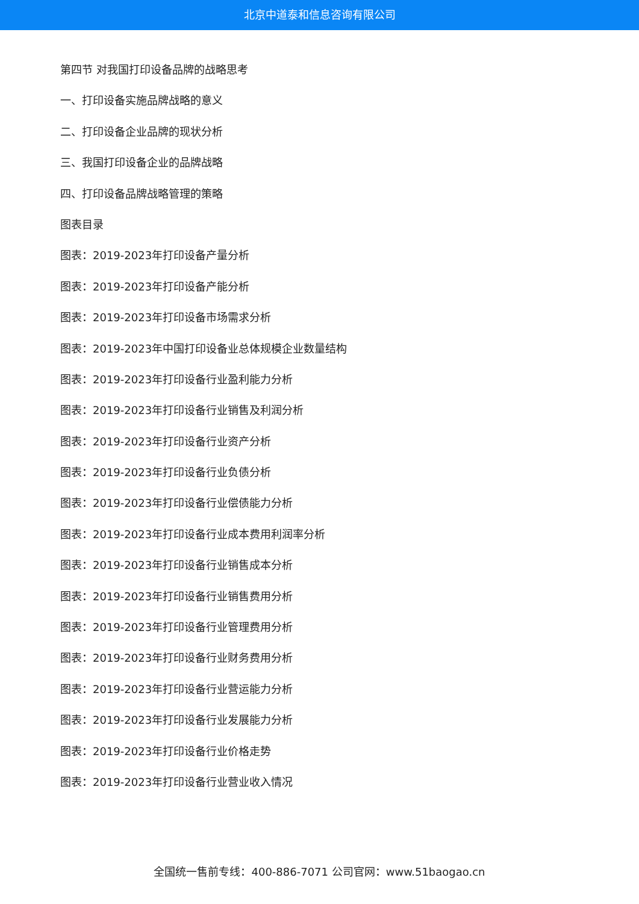北京中道泰和信息咨询有限公司
第四节 对我国打印设备品牌的战略思考
一、打印设备实施品牌战略的意义
二、打印设备企业品牌的现状分析
三、我国打印设备企业的品牌战略
四、打印设备品牌战略管理的策略
图表目录
图表：2019-2023年打印设备产量分析
图表：2019-2023年打印设备产能分析
图表：2019-2023年打印设备市场需求分析
图表：2019-2023年中国打印设备业总体规模企业数量结构
图表：2019-2023年打印设备行业盈利能力分析
图表：2019-2023年打印设备行业销售及利润分析
图表：2019-2023年打印设备行业资产分析
图表：2019-2023年打印设备行业负债分析
图表：2019-2023年打印设备行业偿债能力分析
图表：2019-2023年打印设备行业成本费用利润率分析
图表：2019-2023年打印设备行业销售成本分析
图表：2019-2023年打印设备行业销售费用分析
图表：2019-2023年打印设备行业管理费用分析
图表：2019-2023年打印设备行业财务费用分析
图表：2019-2023年打印设备行业营运能力分析
图表：2019-2023年打印设备行业发展能力分析
图表：2019-2023年打印设备行业价格走势
图表：2019-2023年打印设备行业营业收入情况
全国统一售前专线：400-886-7071 公司官网：www.51baogao.cn